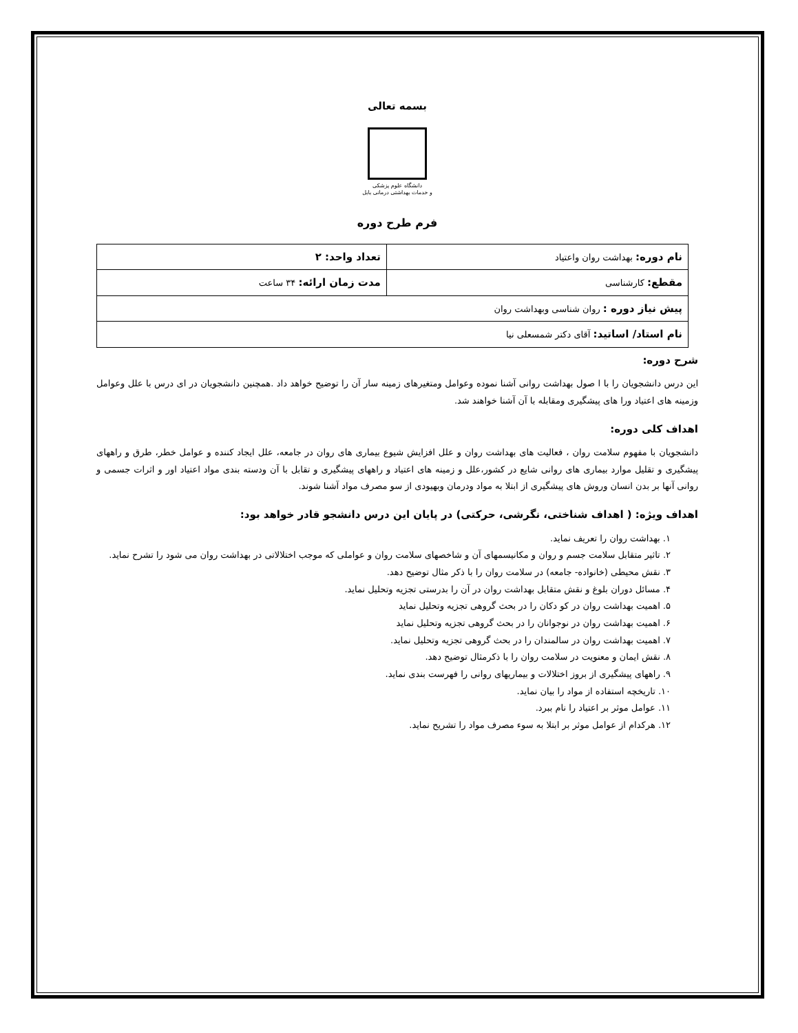بسمه تعالی
دانشگاه علوم پزشکی
و خدمات بهداشتی درمانی بابل
فرم طرح دوره
| نام دوره: بهداشت روان واعتیاد | تعداد واحد: ۲ |
| مقطع: کارشناسی | مدت زمان ارائه: ۳۴ ساعت |
| پیش نیاز دوره : روان شناسی وبهداشت روان | |
| نام استاد/ اساتید: آقای دکتر شمسعلی نیا | |
شرح دوره:
این درس دانشجویان را با ا صول بهداشت روانی آشنا نموده وعوامل ومتغیرهای زمینه سار آن را توضیح خواهد داد .همچنین دانشجویان در ای درس با علل وعوامل وزمینه های اعتیاد ورا های پیشگیری ومقابله با آن آشنا خواهند شد.
اهداف کلی دوره:
دانشجویان با مفهوم سلامت روان ، فعالیت های بهداشت روان و علل افزایش شیوع بیماری های روان در جامعه، علل ایجاد کننده و عوامل خطر، طرق و راههای پیشگیری و تقلیل موارد بیماری های روانی شایع در کشور،علل و زمینه های اعتیاد و راههای پیشگیری و تقابل با آن ودسته بندی مواد اعتیاد اور و اثرات جسمی و روانی آنها بر بدن انسان وروش های پیشگیری از ابتلا به مواد ودرمان وبهیودی از سو مصرف مواد آشنا شوند.
اهداف ویژه: ( اهداف شناختی، نگرشی، حرکتی) در پایان این درس دانشجو قادر خواهد بود:
۱. بهداشت روان را تعریف نماید.
۲. تاثیر متقابل سلامت جسم و روان و مکانیسمهای آن و شاخصهای سلامت روان و عواملی که موجب اختلالاتی در بهداشت روان می شود را تشرح نماید.
۳. نقش محیطی (خانواده- جامعه) در سلامت روان را با ذکر مثال توضیح دهد.
۴. مسائل دوران بلوغ و نقش متقابل بهداشت روان در آن را بدرستی تجزیه وتحلیل نماید.
۵. اهمیت بهداشت روان در کو دکان را در بحث گروهی تجزیه وتحلیل نماید
۶. اهمیت بهداشت روان در نوجوانان را در بحث گروهی تجزیه وتحلیل نماید
۷. اهمیت بهداشت روان در سالمندان را در بحث گروهی تجزیه وتحلیل نماید.
۸. نقش ایمان و معنویت در سلامت روان را با ذکرمثال توضیح دهد.
۹. راههای پیشگیری از بروز اختلالات و بیماریهای روانی را فهرست بندی نماید.
۱۰. تاریخچه استفاده از مواد را بیان نماید.
۱۱. عوامل موثر بر اعتیاد را نام ببرد.
۱۲. هرکدام از عوامل موثر بر ابتلا به سوء مصرف مواد را تشریح نماید.